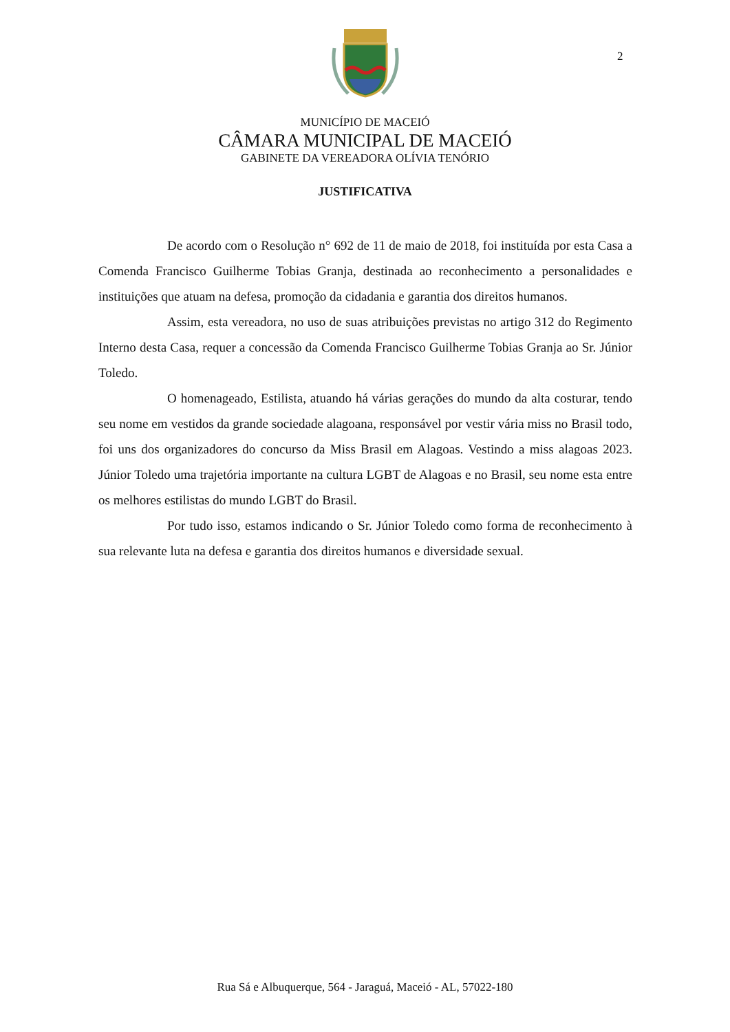2
MUNICÍPIO DE MACEIÓ
CÂMARA MUNICIPAL DE MACEIÓ
GABINETE DA VEREADORA OLÍVIA TENÓRIO
JUSTIFICATIVA
De acordo com o Resolução n° 692 de 11 de maio de 2018, foi instituída por esta Casa a Comenda Francisco Guilherme Tobias Granja, destinada ao reconhecimento a personalidades e instituições que atuam na defesa, promoção da cidadania e garantia dos direitos humanos.
Assim, esta vereadora, no uso de suas atribuições previstas no artigo 312 do Regimento Interno desta Casa, requer a concessão da Comenda Francisco Guilherme Tobias Granja ao Sr. Júnior Toledo.
O homenageado, Estilista, atuando há várias gerações do mundo da alta costurar, tendo seu nome em vestidos da grande sociedade alagoana, responsável por vestir vária miss no Brasil todo, foi uns dos organizadores do concurso da Miss Brasil em Alagoas. Vestindo a miss alagoas 2023. Júnior Toledo uma trajetória importante na cultura LGBT de Alagoas e no Brasil, seu nome esta entre os melhores estilistas do mundo LGBT do Brasil.
Por tudo isso, estamos indicando o Sr. Júnior Toledo como forma de reconhecimento à sua relevante luta na defesa e garantia dos direitos humanos e diversidade sexual.
Rua Sá e Albuquerque, 564 - Jaraguá, Maceió - AL, 57022-180